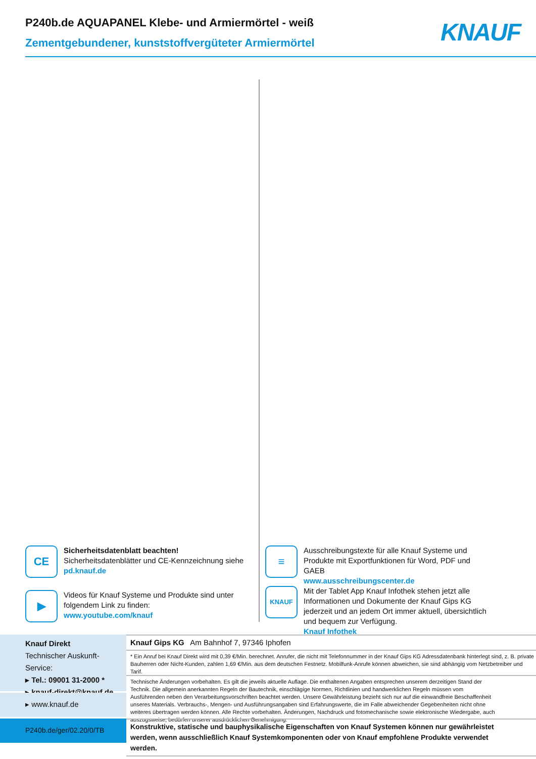P240b.de AQUAPANEL Klebe- und Armiermörtel - weiß
Zementgebundener, kunststoffvergüteter Armiermörtel
KNAUF
CE
Sicherheitsdatenblatt beachten!
Sicherheitsdatenblätter und CE-Kennzeichnung siehe
pd.knauf.de
▶
Videos für Knauf Systeme und Produkte sind unter folgendem Link zu finden:
www.youtube.com/knauf
≡
Ausschreibungstexte für alle Knauf Systeme und Produkte mit Exportfunktionen für Word, PDF und GAEB
www.ausschreibungscenter.de
KNAUF
Mit der Tablet App Knauf Infothek stehen jetzt alle Informationen und Dokumente der Knauf Gips KG jederzeit und an jedem Ort immer aktuell, übersichtlich und bequem zur Verfügung.
Knauf Infothek
Knauf Direkt
Technischer Auskunft-Service:
▸ Tel.: 09001 31-2000 *
▸ knauf-direkt@knauf.de
▸ www.knauf.de
P240b.de/ger/02.20/0/TB
Knauf Gips KG Am Bahnhof 7, 97346 Iphofen
* Ein Anruf bei Knauf Direkt wird mit 0,39 €/Min. berechnet. Anrufer, die nicht mit Telefonnummer in der Knauf Gips KG Adressdatenbank hinterlegt sind, z. B. private Bauherren oder Nicht-Kunden, zahlen 1,69 €/Min. aus dem deutschen Festnetz. Mobilfunk-Anrufe können abweichen, sie sind abhängig vom Netzbetreiber und Tarif.
Technische Änderungen vorbehalten. Es gilt die jeweils aktuelle Auflage. Die enthaltenen Angaben entsprechen unserem derzeitigen Stand der Technik. Die allgemein anerkannten Regeln der Bautechnik, einschlägige Normen, Richtlinien und handwerklichen Regeln müssen vom Ausführenden neben den Verarbeitungsvorschriften beachtet werden. Unsere Gewährleistung bezieht sich nur auf die einwandfreie Beschaffenheit unseres Materials. Verbrauchs-, Mengen- und Ausführungsangaben sind Erfahrungswerte, die im Falle abweichender Gegebenheiten nicht ohne weiteres übertragen werden können. Alle Rechte vorbehalten. Änderungen, Nachdruck und fotomechanische sowie elektronische Wiedergabe, auch auszugsweise, bedürfen unserer ausdrücklichen Genehmigung.
Konstruktive, statische und bauphysikalische Eigenschaften von Knauf Systemen können nur gewährleistet werden, wenn ausschließlich Knauf Systemkomponenten oder von Knauf empfohlene Produkte verwendet werden.